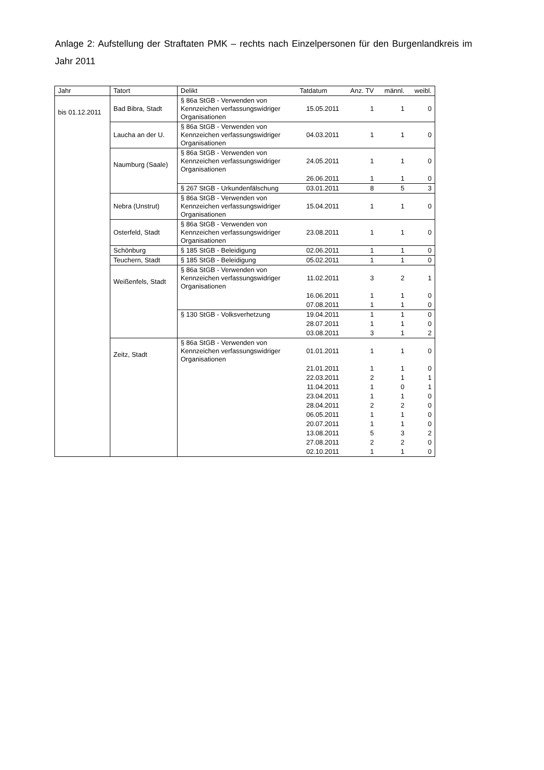Anlage 2: Aufstellung der Straftaten PMK – rechts nach Einzelpersonen für den Burgenlandkreis im Jahr 2011
| Jahr | Tatort | Delikt | Tatdatum | Anz. TV | männl. | weibl. |
| --- | --- | --- | --- | --- | --- | --- |
| bis 01.12.2011 | Bad Bibra, Stadt | § 86a StGB - Verwenden von Kennzeichen verfassungswidriger Organisationen | 15.05.2011 | 1 | 1 | 0 |
| | Laucha an der U. | § 86a StGB - Verwenden von Kennzeichen verfassungswidriger Organisationen | 04.03.2011 | 1 | 1 | 0 |
| | Naumburg (Saale) | § 86a StGB - Verwenden von Kennzeichen verfassungswidriger Organisationen | 24.05.2011 | 1 | 1 | 0 |
| | | | 26.06.2011 | 1 | 1 | 0 |
| | | § 267 StGB - Urkundenfälschung | 03.01.2011 | 8 | 5 | 3 |
| | Nebra (Unstrut) | § 86a StGB - Verwenden von Kennzeichen verfassungswidriger Organisationen | 15.04.2011 | 1 | 1 | 0 |
| | Osterfeld, Stadt | § 86a StGB - Verwenden von Kennzeichen verfassungswidriger Organisationen | 23.08.2011 | 1 | 1 | 0 |
| | Schönburg | § 185 StGB - Beleidigung | 02.06.2011 | 1 | 1 | 0 |
| | Teuchern, Stadt | § 185 StGB - Beleidigung | 05.02.2011 | 1 | 1 | 0 |
| | Weißenfels, Stadt | § 86a StGB - Verwenden von Kennzeichen verfassungswidriger Organisationen | 11.02.2011 | 3 | 2 | 1 |
| | | | 16.06.2011 | 1 | 1 | 0 |
| | | | 07.08.2011 | 1 | 1 | 0 |
| | | § 130 StGB - Volksverhetzung | 19.04.2011 | 1 | 1 | 0 |
| | | | 28.07.2011 | 1 | 1 | 0 |
| | | | 03.08.2011 | 3 | 1 | 2 |
| | Zeitz, Stadt | § 86a StGB - Verwenden von Kennzeichen verfassungswidriger Organisationen | 01.01.2011 | 1 | 1 | 0 |
| | | | 21.01.2011 | 1 | 1 | 0 |
| | | | 22.03.2011 | 2 | 1 | 1 |
| | | | 11.04.2011 | 1 | 0 | 1 |
| | | | 23.04.2011 | 1 | 1 | 0 |
| | | | 28.04.2011 | 2 | 2 | 0 |
| | | | 06.05.2011 | 1 | 1 | 0 |
| | | | 20.07.2011 | 1 | 1 | 0 |
| | | | 13.08.2011 | 5 | 3 | 2 |
| | | | 27.08.2011 | 2 | 2 | 0 |
| | | | 02.10.2011 | 1 | 1 | 0 |